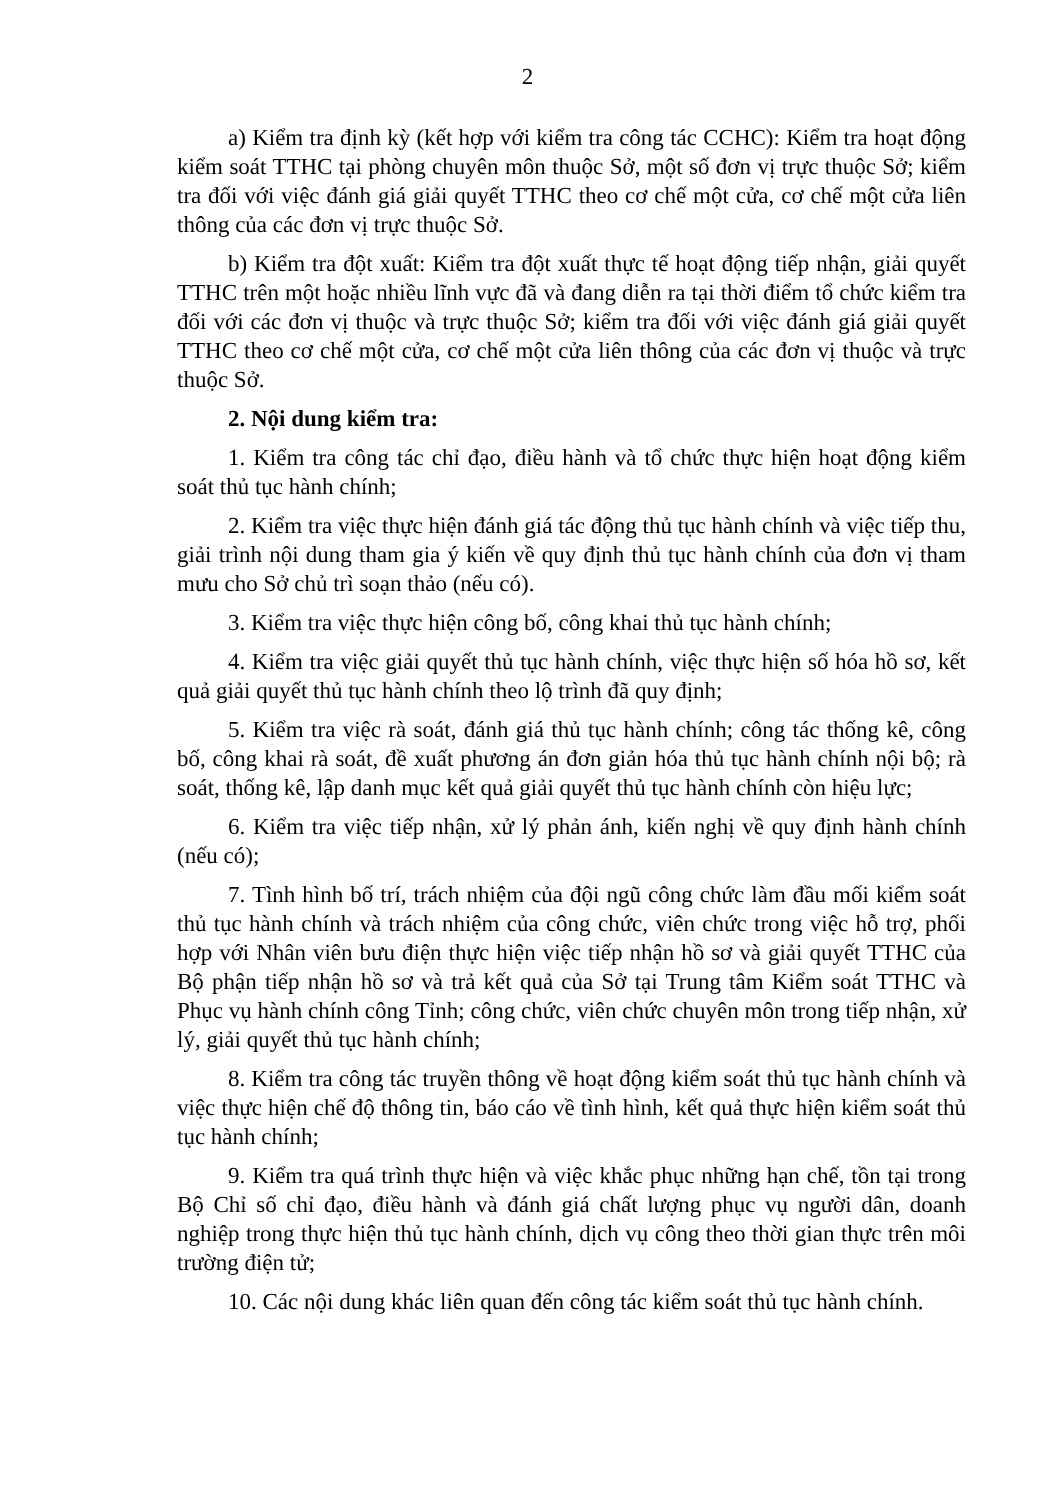2
a) Kiểm tra định kỳ (kết hợp với kiểm tra công tác CCHC): Kiểm tra hoạt động kiểm soát TTHC tại phòng chuyên môn thuộc Sở, một số đơn vị trực thuộc Sở; kiểm tra đối với việc đánh giá giải quyết TTHC theo cơ chế một cửa, cơ chế một cửa liên thông của các đơn vị trực thuộc Sở.
b) Kiểm tra đột xuất: Kiểm tra đột xuất thực tế hoạt động tiếp nhận, giải quyết TTHC trên một hoặc nhiều lĩnh vực đã và đang diễn ra tại thời điểm tổ chức kiểm tra đối với các đơn vị thuộc và trực thuộc Sở; kiểm tra đối với việc đánh giá giải quyết TTHC theo cơ chế một cửa, cơ chế một cửa liên thông của các đơn vị thuộc và trực thuộc Sở.
2. Nội dung kiểm tra:
1. Kiểm tra công tác chỉ đạo, điều hành và tổ chức thực hiện hoạt động kiểm soát thủ tục hành chính;
2. Kiểm tra việc thực hiện đánh giá tác động thủ tục hành chính và việc tiếp thu, giải trình nội dung tham gia ý kiến về quy định thủ tục hành chính của đơn vị tham mưu cho Sở chủ trì soạn thảo (nếu có).
3. Kiểm tra việc thực hiện công bố, công khai thủ tục hành chính;
4. Kiểm tra việc giải quyết thủ tục hành chính, việc thực hiện số hóa hồ sơ, kết quả giải quyết thủ tục hành chính theo lộ trình đã quy định;
5. Kiểm tra việc rà soát, đánh giá thủ tục hành chính; công tác thống kê, công bố, công khai rà soát, đề xuất phương án đơn giản hóa thủ tục hành chính nội bộ; rà soát, thống kê, lập danh mục kết quả giải quyết thủ tục hành chính còn hiệu lực;
6. Kiểm tra việc tiếp nhận, xử lý phản ánh, kiến nghị về quy định hành chính (nếu có);
7. Tình hình bố trí, trách nhiệm của đội ngũ công chức làm đầu mối kiểm soát thủ tục hành chính và trách nhiệm của công chức, viên chức trong việc hỗ trợ, phối hợp với Nhân viên bưu điện thực hiện việc tiếp nhận hồ sơ và giải quyết TTHC của Bộ phận tiếp nhận hồ sơ và trả kết quả của Sở tại Trung tâm Kiểm soát TTHC và Phục vụ hành chính công Tỉnh; công chức, viên chức chuyên môn trong tiếp nhận, xử lý, giải quyết thủ tục hành chính;
8. Kiểm tra công tác truyền thông về hoạt động kiểm soát thủ tục hành chính và việc thực hiện chế độ thông tin, báo cáo về tình hình, kết quả thực hiện kiểm soát thủ tục hành chính;
9. Kiểm tra quá trình thực hiện và việc khắc phục những hạn chế, tồn tại trong Bộ Chỉ số chỉ đạo, điều hành và đánh giá chất lượng phục vụ người dân, doanh nghiệp trong thực hiện thủ tục hành chính, dịch vụ công theo thời gian thực trên môi trường điện tử;
10. Các nội dung khác liên quan đến công tác kiểm soát thủ tục hành chính.